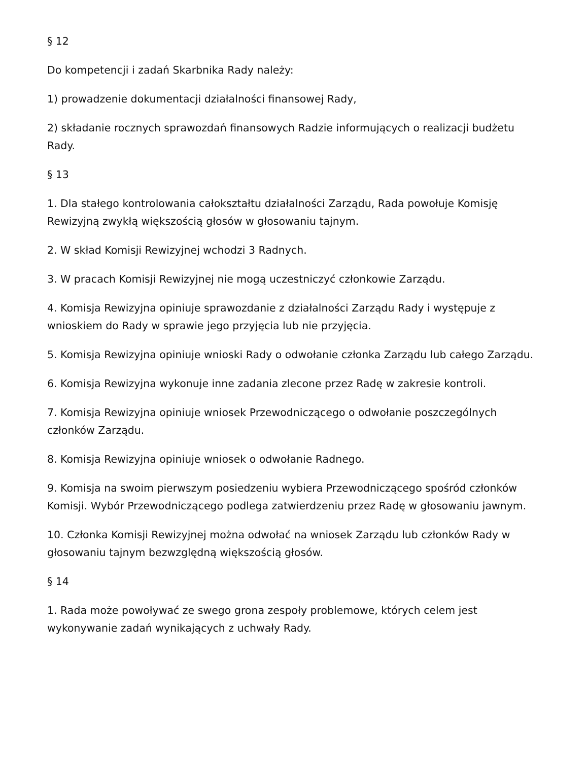§ 12
Do kompetencji i zadań Skarbnika Rady należy:
1) prowadzenie dokumentacji działalności finansowej Rady,
2) składanie rocznych sprawozdań finansowych Radzie informujących o realizacji budżetu Rady.
§ 13
1. Dla stałego kontrolowania całokształtu działalności Zarządu, Rada powołuje Komisję Rewizyjną zwykłą większością głosów w głosowaniu tajnym.
2. W skład Komisji Rewizyjnej wchodzi 3 Radnych.
3. W pracach Komisji Rewizyjnej nie mogą uczestniczyć członkowie Zarządu.
4. Komisja Rewizyjna opiniuje sprawozdanie z działalności Zarządu Rady i występuje z wnioskiem do Rady w sprawie jego przyjęcia lub nie przyjęcia.
5. Komisja Rewizyjna opiniuje wnioski Rady o odwołanie członka Zarządu lub całego Zarządu.
6. Komisja Rewizyjna wykonuje inne zadania zlecone przez Radę w zakresie kontroli.
7. Komisja Rewizyjna opiniuje wniosek Przewodniczącego o odwołanie poszczególnych członków Zarządu.
8. Komisja Rewizyjna opiniuje wniosek o odwołanie Radnego.
9. Komisja na swoim pierwszym posiedzeniu wybiera Przewodniczącego spośród członków Komisji. Wybór Przewodniczącego podlega zatwierdzeniu przez Radę w głosowaniu jawnym.
10. Członka Komisji Rewizyjnej można odwołać na wniosek Zarządu lub członków Rady w głosowaniu tajnym bezwzględną większością głosów.
§ 14
1. Rada może powoływać ze swego grona zespoły problemowe, których celem jest wykonywanie zadań wynikających z uchwały Rady.